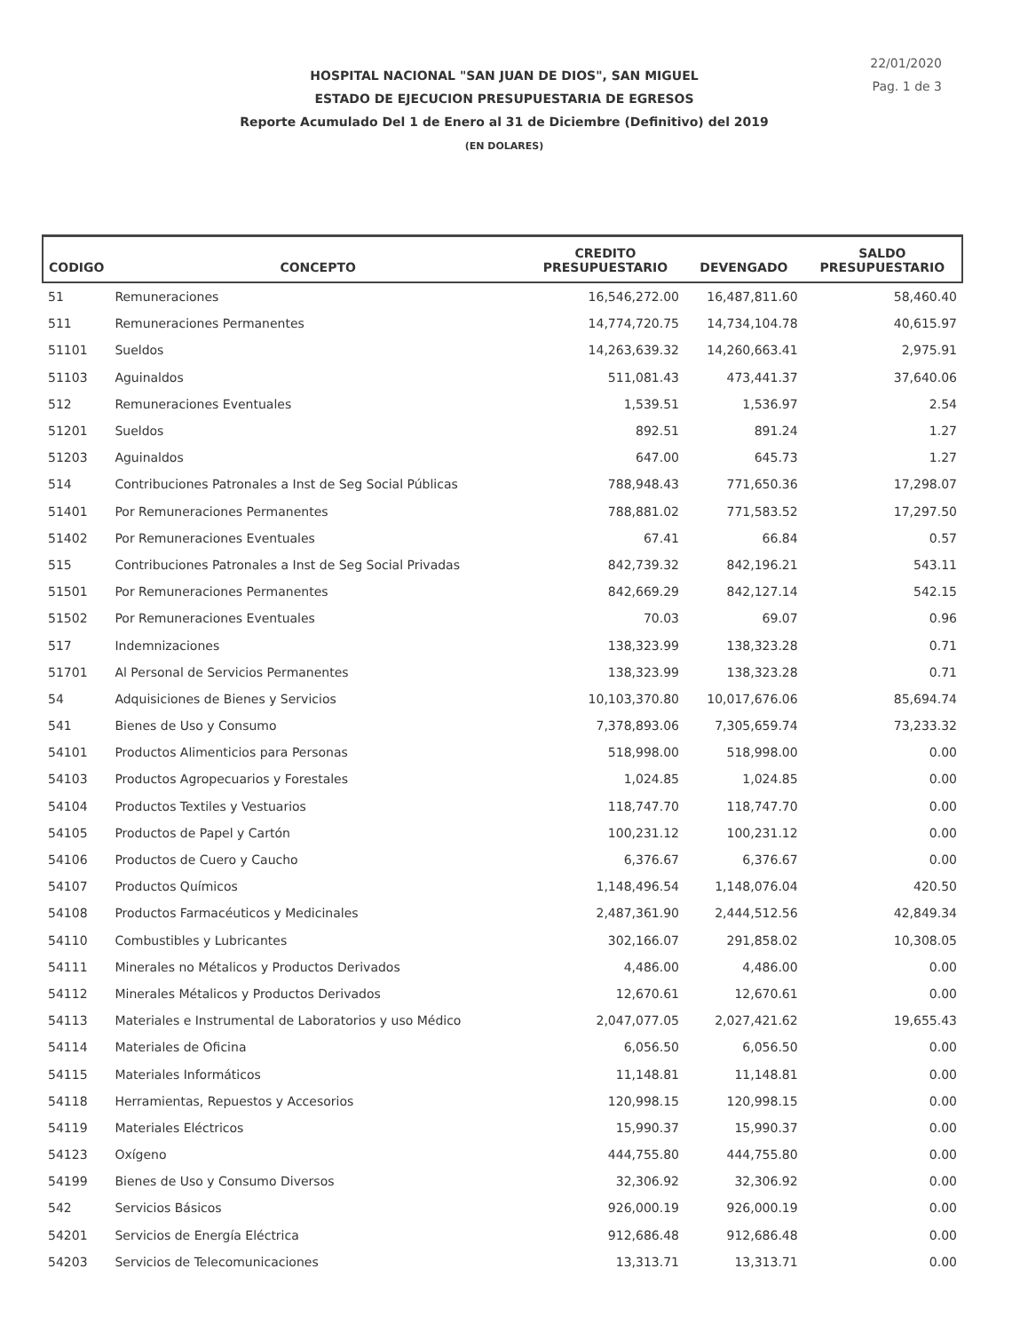22/01/2020
Pag. 1 de 3
HOSPITAL NACIONAL "SAN JUAN DE DIOS", SAN MIGUEL
ESTADO DE EJECUCION PRESUPUESTARIA DE EGRESOS
Reporte Acumulado Del 1 de Enero al 31 de Diciembre (Definitivo) del 2019
(EN DOLARES)
| CODIGO | CONCEPTO | CREDITO PRESUPUESTARIO | DEVENGADO | SALDO PRESUPUESTARIO |
| --- | --- | --- | --- | --- |
| 51 | Remuneraciones | 16,546,272.00 | 16,487,811.60 | 58,460.40 |
| 511 | Remuneraciones Permanentes | 14,774,720.75 | 14,734,104.78 | 40,615.97 |
| 51101 | Sueldos | 14,263,639.32 | 14,260,663.41 | 2,975.91 |
| 51103 | Aguinaldos | 511,081.43 | 473,441.37 | 37,640.06 |
| 512 | Remuneraciones Eventuales | 1,539.51 | 1,536.97 | 2.54 |
| 51201 | Sueldos | 892.51 | 891.24 | 1.27 |
| 51203 | Aguinaldos | 647.00 | 645.73 | 1.27 |
| 514 | Contribuciones Patronales a Inst de Seg Social Públicas | 788,948.43 | 771,650.36 | 17,298.07 |
| 51401 | Por Remuneraciones Permanentes | 788,881.02 | 771,583.52 | 17,297.50 |
| 51402 | Por Remuneraciones Eventuales | 67.41 | 66.84 | 0.57 |
| 515 | Contribuciones Patronales a Inst de Seg Social Privadas | 842,739.32 | 842,196.21 | 543.11 |
| 51501 | Por Remuneraciones Permanentes | 842,669.29 | 842,127.14 | 542.15 |
| 51502 | Por Remuneraciones Eventuales | 70.03 | 69.07 | 0.96 |
| 517 | Indemnizaciones | 138,323.99 | 138,323.28 | 0.71 |
| 51701 | Al Personal de Servicios Permanentes | 138,323.99 | 138,323.28 | 0.71 |
| 54 | Adquisiciones de Bienes y Servicios | 10,103,370.80 | 10,017,676.06 | 85,694.74 |
| 541 | Bienes de Uso y Consumo | 7,378,893.06 | 7,305,659.74 | 73,233.32 |
| 54101 | Productos Alimenticios para Personas | 518,998.00 | 518,998.00 | 0.00 |
| 54103 | Productos Agropecuarios y Forestales | 1,024.85 | 1,024.85 | 0.00 |
| 54104 | Productos Textiles y Vestuarios | 118,747.70 | 118,747.70 | 0.00 |
| 54105 | Productos de Papel y Cartón | 100,231.12 | 100,231.12 | 0.00 |
| 54106 | Productos de Cuero y Caucho | 6,376.67 | 6,376.67 | 0.00 |
| 54107 | Productos Químicos | 1,148,496.54 | 1,148,076.04 | 420.50 |
| 54108 | Productos Farmacéuticos y Medicinales | 2,487,361.90 | 2,444,512.56 | 42,849.34 |
| 54110 | Combustibles y Lubricantes | 302,166.07 | 291,858.02 | 10,308.05 |
| 54111 | Minerales no Métalicos y Productos Derivados | 4,486.00 | 4,486.00 | 0.00 |
| 54112 | Minerales Métalicos y Productos Derivados | 12,670.61 | 12,670.61 | 0.00 |
| 54113 | Materiales e Instrumental de Laboratorios y uso Médico | 2,047,077.05 | 2,027,421.62 | 19,655.43 |
| 54114 | Materiales de Oficina | 6,056.50 | 6,056.50 | 0.00 |
| 54115 | Materiales Informáticos | 11,148.81 | 11,148.81 | 0.00 |
| 54118 | Herramientas, Repuestos y Accesorios | 120,998.15 | 120,998.15 | 0.00 |
| 54119 | Materiales Eléctricos | 15,990.37 | 15,990.37 | 0.00 |
| 54123 | Oxígeno | 444,755.80 | 444,755.80 | 0.00 |
| 54199 | Bienes de Uso y Consumo Diversos | 32,306.92 | 32,306.92 | 0.00 |
| 542 | Servicios Básicos | 926,000.19 | 926,000.19 | 0.00 |
| 54201 | Servicios de Energía Eléctrica | 912,686.48 | 912,686.48 | 0.00 |
| 54203 | Servicios de Telecomunicaciones | 13,313.71 | 13,313.71 | 0.00 |